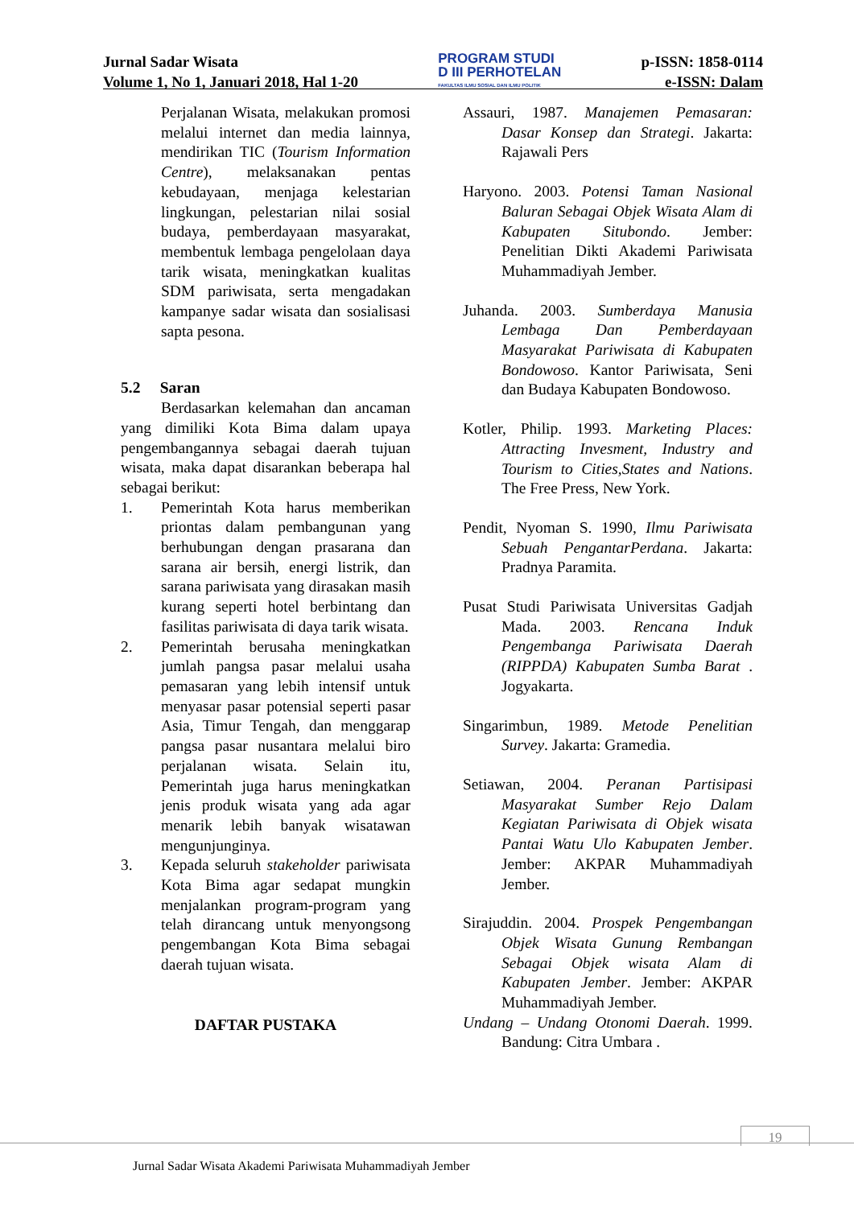Jurnal Sadar Wisata
Volume 1, No 1, Januari 2018, Hal 1-20
PROGRAM STUDI
D III PERHOTELAN
FAKULTAS ILMU SOSIAL DAN ILMU POLITIK
p-ISSN: 1858-0114
e-ISSN: Dalam
Perjalanan Wisata, melakukan promosi melalui internet dan media lainnya, mendirikan TIC (Tourism Information Centre), melaksanakan pentas kebudayaan, menjaga kelestarian lingkungan, pelestarian nilai sosial budaya, pemberdayaan masyarakat, membentuk lembaga pengelolaan daya tarik wisata, meningkatkan kualitas SDM pariwisata, serta mengadakan kampanye sadar wisata dan sosialisasi sapta pesona.
5.2 Saran
Berdasarkan kelemahan dan ancaman yang dimiliki Kota Bima dalam upaya pengembangannya sebagai daerah tujuan wisata, maka dapat disarankan beberapa hal sebagai berikut:
1. Pemerintah Kota harus memberikan priontas dalam pembangunan yang berhubungan dengan prasarana dan sarana air bersih, energi listrik, dan sarana pariwisata yang dirasakan masih kurang seperti hotel berbintang dan fasilitas pariwisata di daya tarik wisata.
2. Pemerintah berusaha meningkatkan jumlah pangsa pasar melalui usaha pemasaran yang lebih intensif untuk menyasar pasar potensial seperti pasar Asia, Timur Tengah, dan menggarap pangsa pasar nusantara melalui biro perjalanan wisata. Selain itu, Pemerintah juga harus meningkatkan jenis produk wisata yang ada agar menarik lebih banyak wisatawan mengunjunginya.
3. Kepada seluruh stakeholder pariwisata Kota Bima agar sedapat mungkin menjalankan program-program yang telah dirancang untuk menyongsong pengembangan Kota Bima sebagai daerah tujuan wisata.
DAFTAR PUSTAKA
Assauri, 1987. Manajemen Pemasaran: Dasar Konsep dan Strategi. Jakarta: Rajawali Pers
Haryono. 2003. Potensi Taman Nasional Baluran Sebagai Objek Wisata Alam di Kabupaten Situbondo. Jember: Penelitian Dikti Akademi Pariwisata Muhammadiyah Jember.
Juhanda. 2003. Sumberdaya Manusia Lembaga Dan Pemberdayaan Masyarakat Pariwisata di Kabupaten Bondowoso. Kantor Pariwisata, Seni dan Budaya Kabupaten Bondowoso.
Kotler, Philip. 1993. Marketing Places: Attracting Invesment, Industry and Tourism to Cities,States and Nations. The Free Press, New York.
Pendit, Nyoman S. 1990, Ilmu Pariwisata Sebuah PengantarPerdana. Jakarta: Pradnya Paramita.
Pusat Studi Pariwisata Universitas Gadjah Mada. 2003. Rencana Induk Pengembanga Pariwisata Daerah (RIPPDA) Kabupaten Sumba Barat . Jogyakarta.
Singarimbun, 1989. Metode Penelitian Survey. Jakarta: Gramedia.
Setiawan, 2004. Peranan Partisipasi Masyarakat Sumber Rejo Dalam Kegiatan Pariwisata di Objek wisata Pantai Watu Ulo Kabupaten Jember. Jember: AKPAR Muhammadiyah Jember.
Sirajuddin. 2004. Prospek Pengembangan Objek Wisata Gunung Rembangan Sebagai Objek wisata Alam di Kabupaten Jember. Jember: AKPAR Muhammadiyah Jember.
Undang – Undang Otonomi Daerah. 1999. Bandung: Citra Umbara .
19
Jurnal Sadar Wisata Akademi Pariwisata Muhammadiyah Jember